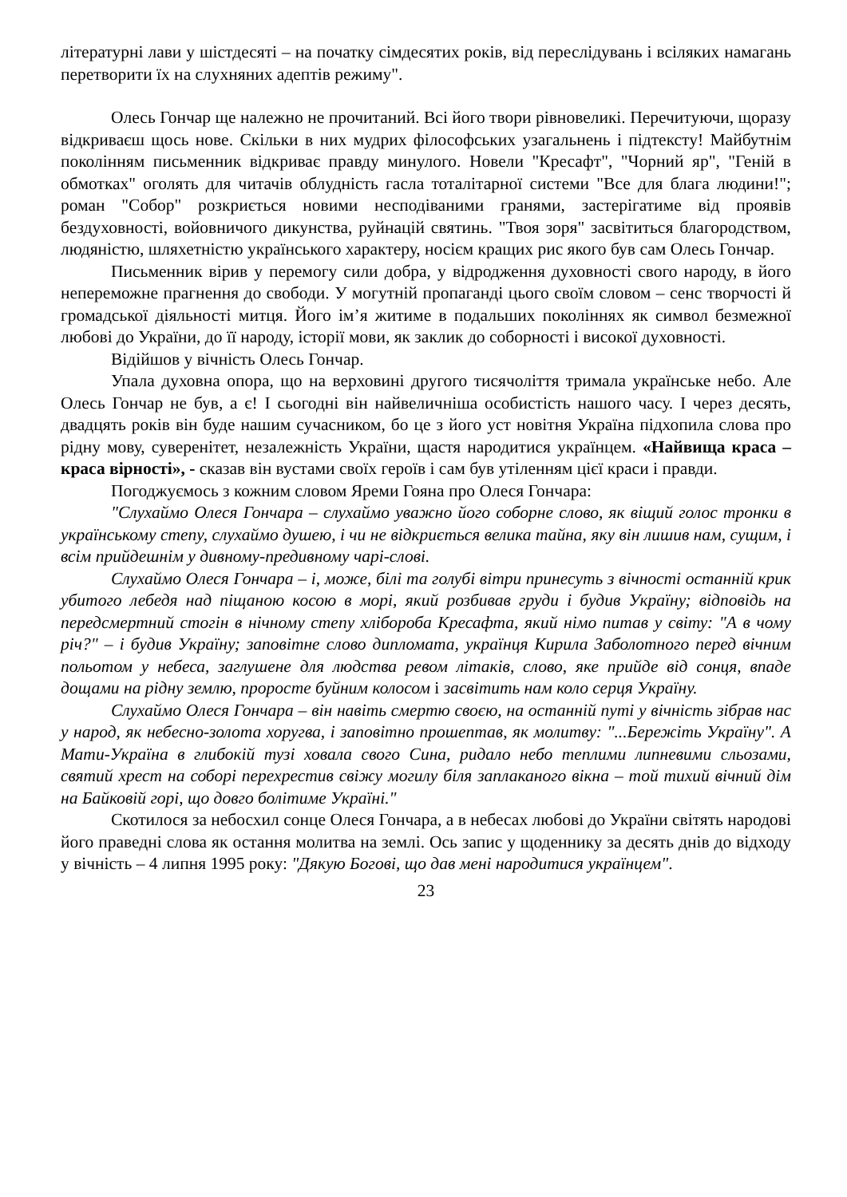літературні лави у шістдесяті – на початку сімдесятих років, від переслідувань і всіляких намагань перетворити їх на слухняних адептів режиму".
Олесь Гончар ще належно не прочитаний. Всі його твори рівновеликі. Перечитуючи, щоразу відкриваєш щось нове. Скільки в них мудрих філософських узагальнень і підтексту! Майбутнім поколінням письменник відкриває правду минулого. Новели "Кресафт", "Чорний яр", "Геній в обмотках" оголять для читачів облудність гасла тоталітарної системи "Все для блага людини!"; роман "Собор" розкриється новими несподіваними гранями, застерігатиме від проявів бездуховності, войовничого дикунства, руйнацій святинь. "Твоя зоря" засвітиться благородством, людяністю, шляхетністю українського характеру, носієм кращих рис якого був сам Олесь Гончар.
Письменник вірив у перемогу сили добра, у відродження духовності свого народу, в його непереможне прагнення до свободи. У могутній пропаганді цього своїм словом – сенс творчості й громадської діяльності митця. Його ім’я житиме в подальших поколіннях як символ безмежної любові до України, до її народу, історії мови, як заклик до соборності і високої духовності.
Відійшов у вічність Олесь Гончар.
Упала духовна опора, що на верховині другого тисячоліття тримала українське небо. Але Олесь Гончар не був, а є! І сьогодні він найвеличніша особистість нашого часу. І через десять, двадцять років він буде нашим сучасником, бо це з його уст новітня Україна підхопила слова про рідну мову, суверенітет, незалежність України, щастя народитися українцем. «Найвища краса – краса вірності», - сказав він вустами своїх героїв і сам був утіленням цієї краси і правди.
Погоджуємось з кожним словом Яреми Гояна про Олеся Гончара:
"Слухаймо Олеся Гончара – слухаймо уважно його соборне слово, як віщий голос тронки в українському степу, слухаймо душею, і чи не відкриється велика тайна, яку він лишив нам, сущим, і всім прийдешнім у дивному-предивному чарі-слові.
Слухаймо Олеся Гончара – і, може, білі та голубі вітри принесуть з вічності останній крик убитого лебедя над піщаною косою в морі, який розбивав груди і будив Україну; відповідь на передсмертний стогін в нічному степу хлібороба Кресафта, який німо питав у світу: "А в чому річ?" – і будив Україну; заповітне слово дипломата, українця Кирила Заболотного перед вічним польотом у небеса, заглушене для людства ревом літаків, слово, яке прийде від сонця, впаде дощами на рідну землю, проросте буйним колосом і засвітить нам коло серця Україну.
Слухаймо Олеся Гончара – він навіть смертю своєю, на останній путі у вічність зібрав нас у народ, як небесно-золота хоругва, і заповітно прошептав, як молитву: "...Бережіть Україну". А Мати-Україна в глибокій тузі ховала свого Сина, ридало небо теплими липневими сльозами, святий хрест на соборі перехрестив свіжу могилу біля заплаканого вікна – той тихий вічний дім на Байковій горі, що довго болітиме Україні."
Скотилося за небосхил сонце Олеся Гончара, а в небесах любові до України світять народові його праведні слова як остання молитва на землі. Ось запис у щоденнику за десять днів до відходу у вічність – 4 липня 1995 року: "Дякую Богові, що дав мені народитися українцем".
23